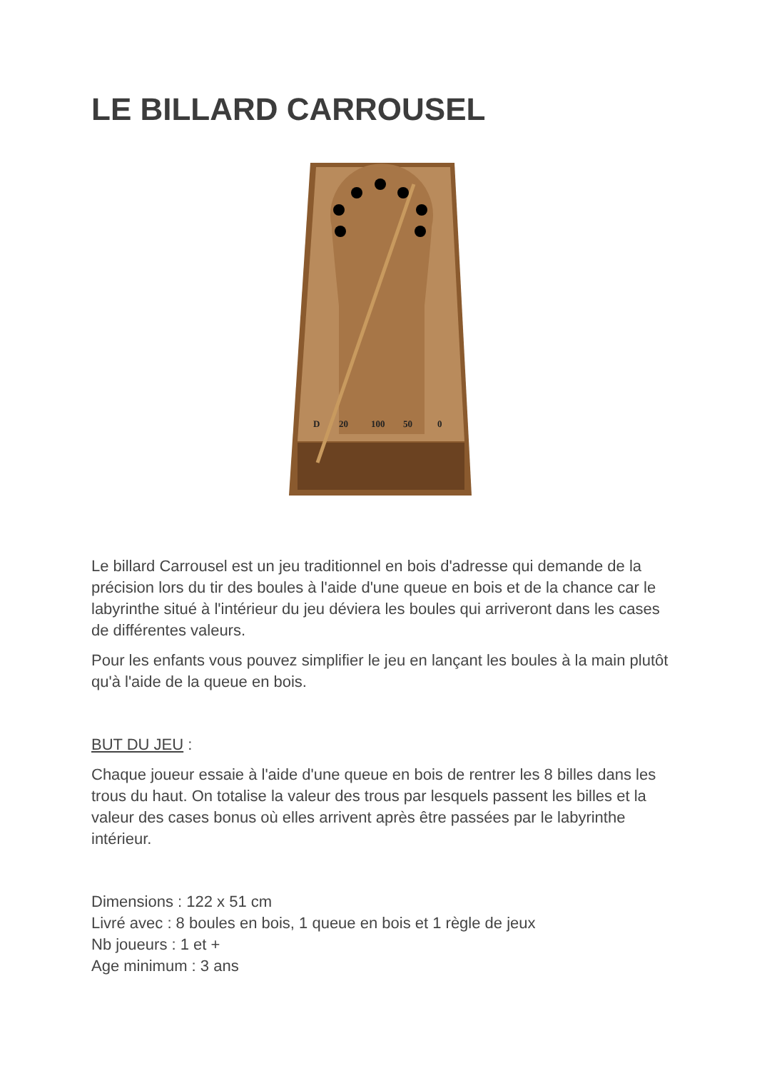LE BILLARD CARROUSEL
D
20
100
50
0
Le billard Carrousel est un jeu traditionnel en bois d'adresse qui demande de la précision lors du tir des boules à l'aide d'une queue en bois et de la chance car le labyrinthe situé à l'intérieur du jeu déviera les boules qui arriveront dans les cases de différentes valeurs.
Pour les enfants vous pouvez simplifier le jeu en lançant les boules à la main plutôt qu'à l'aide de la queue en bois.
BUT DU JEU :
Chaque joueur essaie à l'aide d'une queue en bois de rentrer les 8 billes dans les trous du haut. On totalise la valeur des trous par lesquels passent les billes et la valeur des cases bonus où elles arrivent après être passées par le labyrinthe intérieur.
Dimensions : 122 x 51 cm
Livré avec : 8 boules en bois, 1 queue en bois et 1 règle de jeux
Nb joueurs : 1 et +
Age minimum : 3 ans